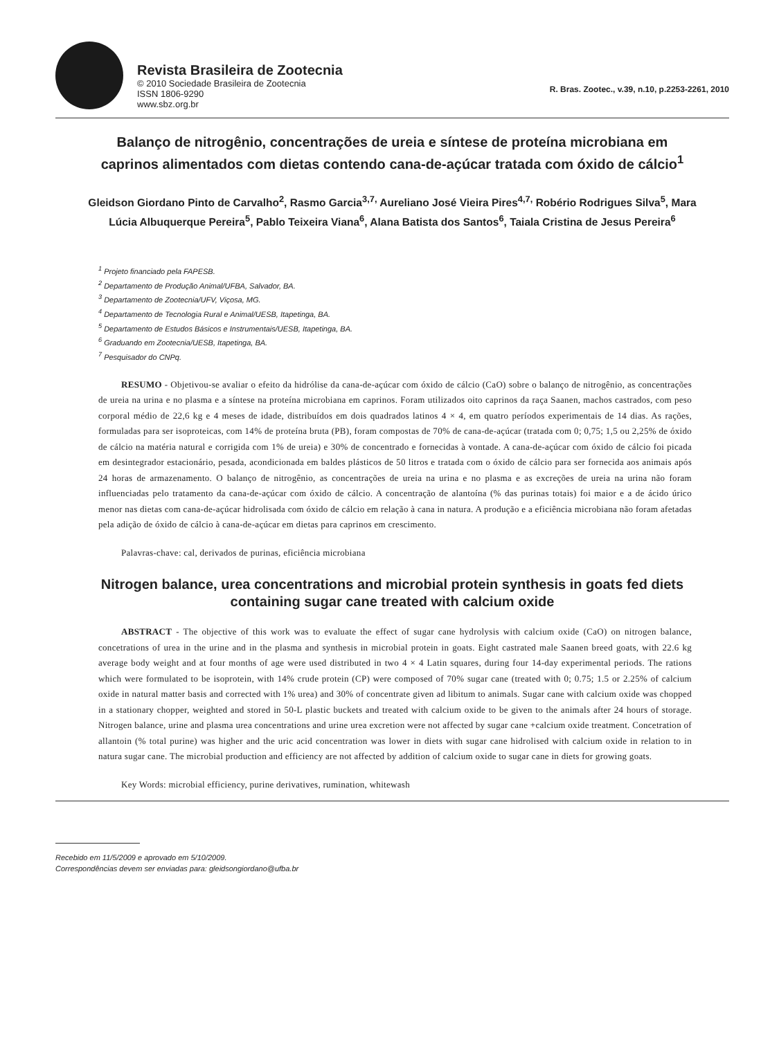Revista Brasileira de Zootecnia
© 2010 Sociedade Brasileira de Zootecnia
ISSN 1806-9290
www.sbz.org.br
R. Bras. Zootec., v.39, n.10, p.2253-2261, 2010
Balanço de nitrogênio, concentrações de ureia e síntese de proteína microbiana em caprinos alimentados com dietas contendo cana-de-açúcar tratada com óxido de cálcio<sup>1</sup>
Gleidson Giordano Pinto de Carvalho<sup>2</sup>, Rasmo Garcia<sup>3,7,</sup> Aureliano José Vieira Pires<sup>4,7,</sup> Robério Rodrigues Silva<sup>5</sup>, Mara Lúcia Albuquerque Pereira<sup>5</sup>, Pablo Teixeira Viana<sup>6</sup>, Alana Batista dos Santos<sup>6</sup>, Taiala Cristina de Jesus Pereira<sup>6</sup>
<sup>1</sup> Projeto financiado pela FAPESB.
<sup>2</sup> Departamento de Produção Animal/UFBA, Salvador, BA.
<sup>3</sup> Departamento de Zootecnia/UFV, Viçosa, MG.
<sup>4</sup> Departamento de Tecnologia Rural e Animal/UESB, Itapetinga, BA.
<sup>5</sup> Departamento de Estudos Básicos e Instrumentais/UESB, Itapetinga, BA.
<sup>6</sup> Graduando em Zootecnia/UESB, Itapetinga, BA.
<sup>7</sup> Pesquisador do CNPq.
RESUMO - Objetivou-se avaliar o efeito da hidrólise da cana-de-açúcar com óxido de cálcio (CaO) sobre o balanço de nitrogênio, as concentrações de ureia na urina e no plasma e a síntese na proteína microbiana em caprinos. Foram utilizados oito caprinos da raça Saanen, machos castrados, com peso corporal médio de 22,6 kg e 4 meses de idade, distribuídos em dois quadrados latinos 4 × 4, em quatro períodos experimentais de 14 dias. As rações, formuladas para ser isoproteicas, com 14% de proteína bruta (PB), foram compostas de 70% de cana-de-açúcar (tratada com 0; 0,75; 1,5 ou 2,25% de óxido de cálcio na matéria natural e corrigida com 1% de ureia) e 30% de concentrado e fornecidas à vontade. A cana-de-açúcar com óxido de cálcio foi picada em desintegrador estacionário, pesada, acondicionada em baldes plásticos de 50 litros e tratada com o óxido de cálcio para ser fornecida aos animais após 24 horas de armazenamento. O balanço de nitrogênio, as concentrações de ureia na urina e no plasma e as excreções de ureia na urina não foram influenciadas pelo tratamento da cana-de-açúcar com óxido de cálcio. A concentração de alantoína (% das purinas totais) foi maior e a de ácido úrico menor nas dietas com cana-de-açúcar hidrolisada com óxido de cálcio em relação à cana in natura. A produção e a eficiência microbiana não foram afetadas pela adição de óxido de cálcio à cana-de-açúcar em dietas para caprinos em crescimento.
Palavras-chave: cal, derivados de purinas, eficiência microbiana
Nitrogen balance, urea concentrations and microbial protein synthesis in goats fed diets containing sugar cane treated with calcium oxide
ABSTRACT - The objective of this work was to evaluate the effect of sugar cane hydrolysis with calcium oxide (CaO) on nitrogen balance, concetrations of urea in the urine and in the plasma and synthesis in microbial protein in goats. Eight castrated male Saanen breed goats, with 22.6 kg average body weight and at four months of age were used distributed in two 4 × 4 Latin squares, during four 14-day experimental periods. The rations which were formulated to be isoprotein, with 14% crude protein (CP) were composed of 70% sugar cane (treated with 0; 0.75; 1.5 or 2.25% of calcium oxide in natural matter basis and corrected with 1% urea) and 30% of concentrate given ad libitum to animals. Sugar cane with calcium oxide was chopped in a stationary chopper, weighted and stored in 50-L plastic buckets and treated with calcium oxide to be given to the animals after 24 hours of storage. Nitrogen balance, urine and plasma urea concentrations and urine urea excretion were not affected by sugar cane +calcium oxide treatment. Concetration of allantoin (% total purine) was higher and the uric acid concentration was lower in diets with sugar cane hidrolised with calcium oxide in relation to in natura sugar cane. The microbial production and efficiency are not affected by addition of calcium oxide to sugar cane in diets for growing goats.
Key Words: microbial efficiency, purine derivatives, rumination, whitewash
Recebido em 11/5/2009 e aprovado em 5/10/2009.
Correspondências devem ser enviadas para: gleidsongiordano@ufba.br